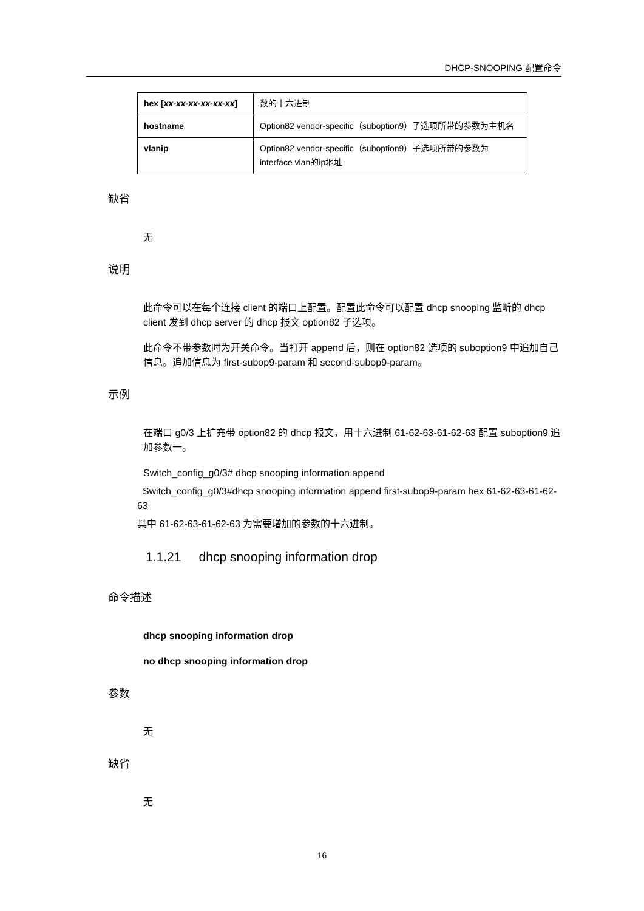DHCP-SNOOPING 配置命令
| hex [ xx-xx-xx-xx-xx-xx ] | 数的十六进制 |
| hostname | Option82 vendor-specific（suboption9）子选项所带的参数为主机名 |
| vlanip | Option82 vendor-specific（suboption9）子选项所带的参数为interface vlan的ip地址 |
缺省
无
说明
此命令可以在每个连接 client 的端口上配置。配置此命令可以配置 dhcp snooping 监听的 dhcp client 发到 dhcp server 的 dhcp 报文 option82 子选项。
此命令不带参数时为开关命令。当打开 append 后，则在 option82 选项的 suboption9 中追加自己信息。追加信息为 first-subop9-param 和 second-subop9-param。
示例
在端口 g0/3 上扩充带 option82 的 dhcp 报文，用十六进制 61-62-63-61-62-63 配置 suboption9 追加参数一。
Switch_config_g0/3# dhcp snooping information append
Switch_config_g0/3#dhcp snooping information append first-subop9-param hex 61-62-63-61-62-63
其中 61-62-63-61-62-63 为需要增加的参数的十六进制。
1.1.21 dhcp snooping information drop
命令描述
dhcp snooping information drop
no dhcp snooping information drop
参数
无
缺省
无
16